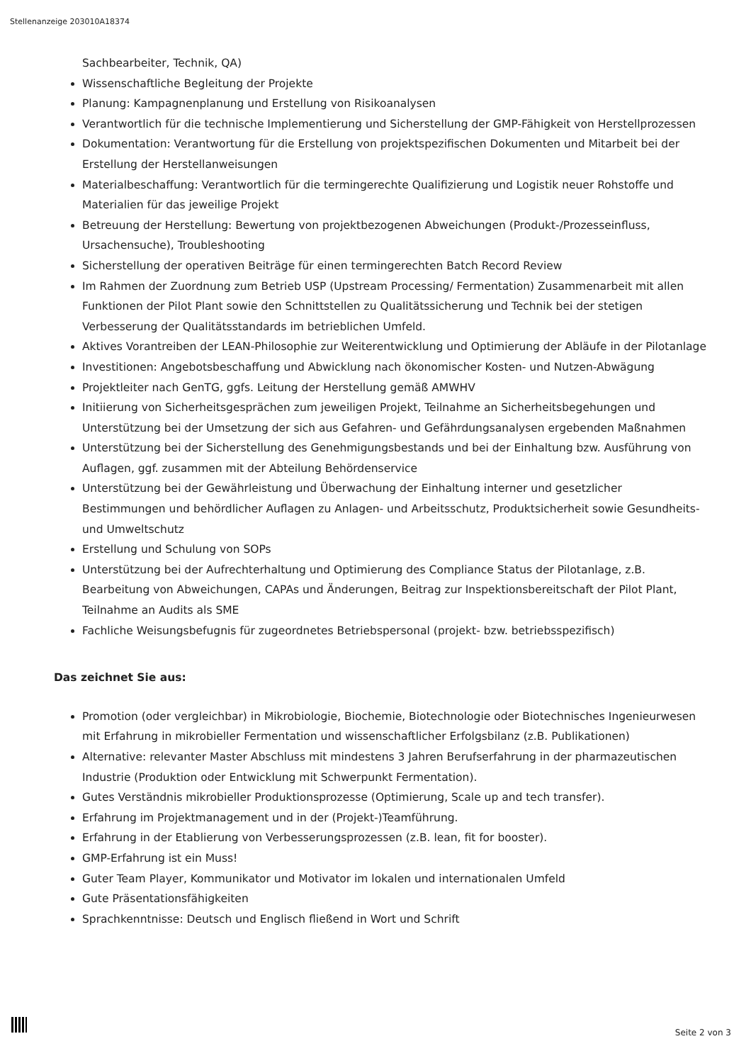Stellenanzeige 203010A18374
Sachbearbeiter, Technik, QA)
Wissenschaftliche Begleitung der Projekte
Planung: Kampagnenplanung und Erstellung von Risikoanalysen
Verantwortlich für die technische Implementierung und Sicherstellung der GMP-Fähigkeit von Herstellprozessen
Dokumentation: Verantwortung für die Erstellung von projektspezifischen Dokumenten und Mitarbeit bei der Erstellung der Herstellanweisungen
Materialbeschaffung: Verantwortlich für die termingerechte Qualifizierung und Logistik neuer Rohstoffe und Materialien für das jeweilige Projekt
Betreuung der Herstellung: Bewertung von projektbezogenen Abweichungen (Produkt-/Prozesseinfluss, Ursachensuche), Troubleshooting
Sicherstellung der operativen Beiträge für einen termingerechten Batch Record Review
Im Rahmen der Zuordnung zum Betrieb USP (Upstream Processing/ Fermentation) Zusammenarbeit mit allen Funktionen der Pilot Plant sowie den Schnittstellen zu Qualitätssicherung und Technik bei der stetigen Verbesserung der Qualitätsstandards im betrieblichen Umfeld.
Aktives Vorantreiben der LEAN-Philosophie zur Weiterentwicklung und Optimierung der Abläufe in der Pilotanlage
Investitionen: Angebotsbeschaffung und Abwicklung nach ökonomischer Kosten- und Nutzen-Abwägung
Projektleiter nach GenTG, ggfs. Leitung der Herstellung gemäß AMWHV
Initiierung von Sicherheitsgesprächen zum jeweiligen Projekt, Teilnahme an Sicherheitsbegehungen und Unterstützung bei der Umsetzung der sich aus Gefahren- und Gefährdungsanalysen ergebenden Maßnahmen
Unterstützung bei der Sicherstellung des Genehmigungsbestands und bei der Einhaltung bzw. Ausführung von Auflagen, ggf. zusammen mit der Abteilung Behördenservice
Unterstützung bei der Gewährleistung und Überwachung der Einhaltung interner und gesetzlicher Bestimmungen und behördlicher Auflagen zu Anlagen- und Arbeitsschutz, Produktsicherheit sowie Gesundheits- und Umweltschutz
Erstellung und Schulung von SOPs
Unterstützung bei der Aufrechterhaltung und Optimierung des Compliance Status der Pilotanlage, z.B. Bearbeitung von Abweichungen, CAPAs und Änderungen, Beitrag zur Inspektionsbereitschaft der Pilot Plant, Teilnahme an Audits als SME
Fachliche Weisungsbefugnis für zugeordnetes Betriebspersonal (projekt- bzw. betriebsspezifisch)
Das zeichnet Sie aus:
Promotion (oder vergleichbar) in Mikrobiologie, Biochemie, Biotechnologie oder Biotechnisches Ingenieurwesen mit Erfahrung in mikrobieller Fermentation und wissenschaftlicher Erfolgsbilanz (z.B. Publikationen)
Alternative: relevanter Master Abschluss mit mindestens 3 Jahren Berufserfahrung in der pharmazeutischen Industrie (Produktion oder Entwicklung mit Schwerpunkt Fermentation).
Gutes Verständnis mikrobieller Produktionsprozesse (Optimierung, Scale up and tech transfer).
Erfahrung im Projektmanagement und in der (Projekt-)Teamführung.
Erfahrung in der Etablierung von Verbesserungsprozessen (z.B. lean, fit for booster).
GMP-Erfahrung ist ein Muss!
Guter Team Player, Kommunikator und Motivator im lokalen und internationalen Umfeld
Gute Präsentationsfähigkeiten
Sprachkenntnisse: Deutsch und Englisch fließend in Wort und Schrift
Seite 2 von 3